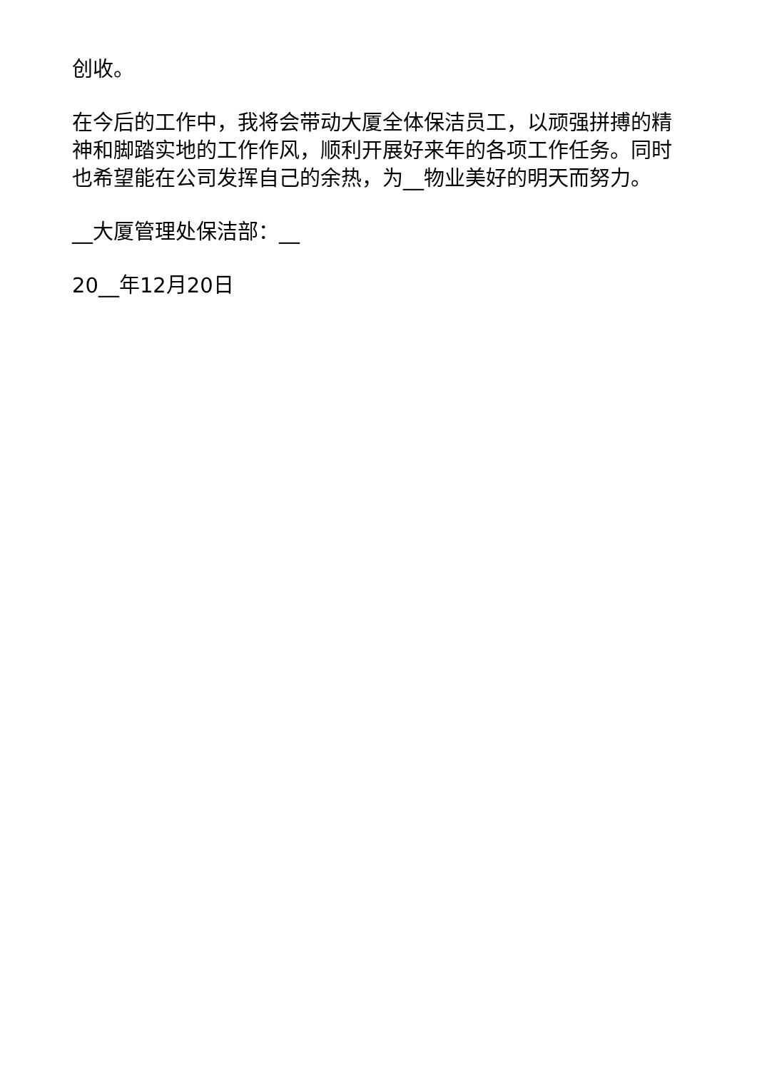创收。
在今后的工作中，我将会带动大厦全体保洁员工，以顽强拼搏的精神和脚踏实地的工作作风，顺利开展好来年的各项工作任务。同时也希望能在公司发挥自己的余热，为__物业美好的明天而努力。
__大厦管理处保洁部：__
20__年12月20日